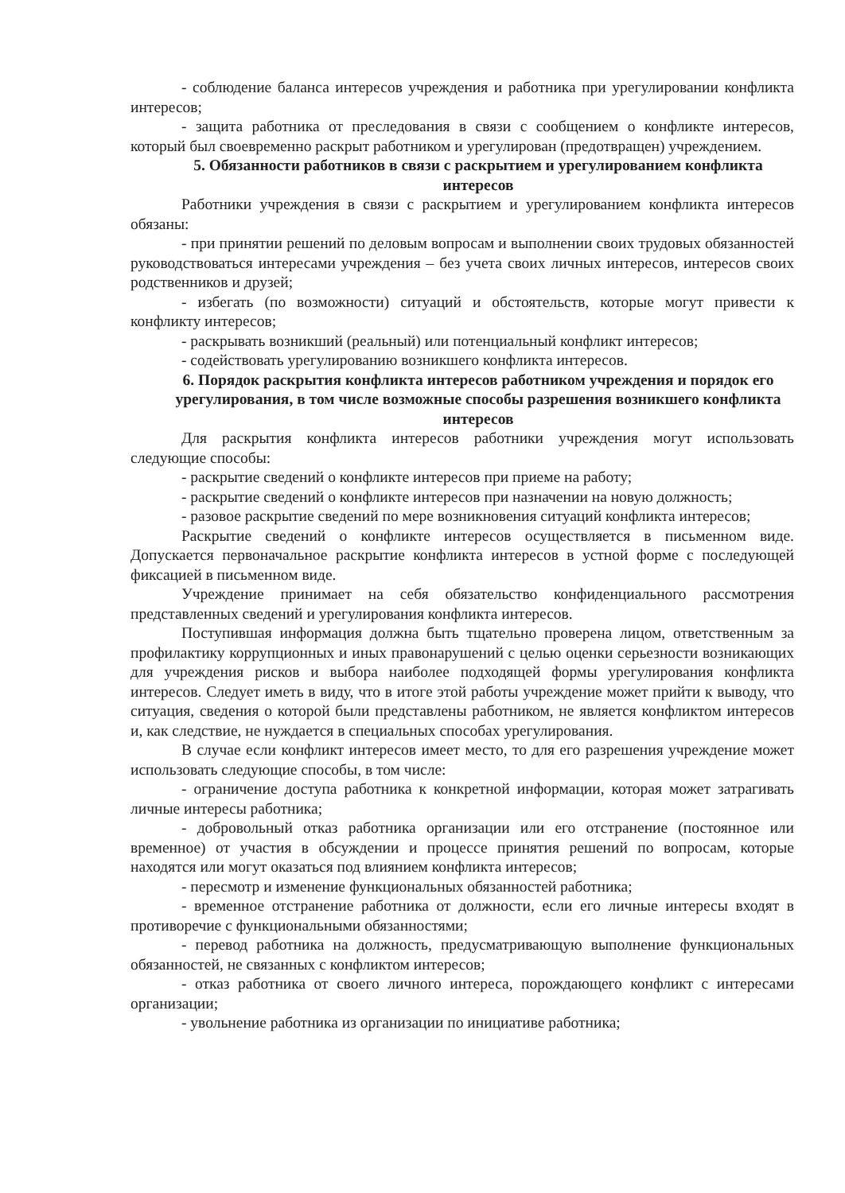- соблюдение баланса интересов учреждения и работника при урегулировании конфликта интересов;
- защита работника от преследования в связи с сообщением о конфликте интересов, который был своевременно раскрыт работником и урегулирован (предотвращен) учреждением.
5. Обязанности работников в связи с раскрытием и урегулированием конфликта интересов
Работники учреждения в связи с раскрытием и урегулированием конфликта интересов обязаны:
- при принятии решений по деловым вопросам и выполнении своих трудовых обязанностей руководствоваться интересами учреждения – без учета своих личных интересов, интересов своих родственников и друзей;
- избегать (по возможности) ситуаций и обстоятельств, которые могут привести к конфликту интересов;
- раскрывать возникший (реальный) или потенциальный конфликт интересов;
- содействовать урегулированию возникшего конфликта интересов.
6. Порядок раскрытия конфликта интересов работником учреждения и порядок его урегулирования, в том числе возможные способы разрешения возникшего конфликта интересов
Для раскрытия конфликта интересов работники учреждения могут использовать следующие способы:
- раскрытие сведений о конфликте интересов при приеме на работу;
- раскрытие сведений о конфликте интересов при назначении на новую должность;
- разовое раскрытие сведений по мере возникновения ситуаций конфликта интересов;
Раскрытие сведений о конфликте интересов осуществляется в письменном виде. Допускается первоначальное раскрытие конфликта интересов в устной форме с последующей фиксацией в письменном виде.
Учреждение принимает на себя обязательство конфиденциального рассмотрения представленных сведений и урегулирования конфликта интересов.
Поступившая информация должна быть тщательно проверена лицом, ответственным за профилактику коррупционных и иных правонарушений с целью оценки серьезности возникающих для учреждения рисков и выбора наиболее подходящей формы урегулирования конфликта интересов. Следует иметь в виду, что в итоге этой работы учреждение может прийти к выводу, что ситуация, сведения о которой были представлены работником, не является конфликтом интересов и, как следствие, не нуждается в специальных способах урегулирования.
В случае если конфликт интересов имеет место, то для его разрешения учреждение может использовать следующие способы, в том числе:
- ограничение доступа работника к конкретной информации, которая может затрагивать личные интересы работника;
- добровольный отказ работника организации или его отстранение (постоянное или временное) от участия в обсуждении и процессе принятия решений по вопросам, которые находятся или могут оказаться под влиянием конфликта интересов;
- пересмотр и изменение функциональных обязанностей работника;
- временное отстранение работника от должности, если его личные интересы входят в противоречие с функциональными обязанностями;
- перевод работника на должность, предусматривающую выполнение функциональных обязанностей, не связанных с конфликтом интересов;
- отказ работника от своего личного интереса, порождающего конфликт с интересами организации;
- увольнение работника из организации по инициативе работника;